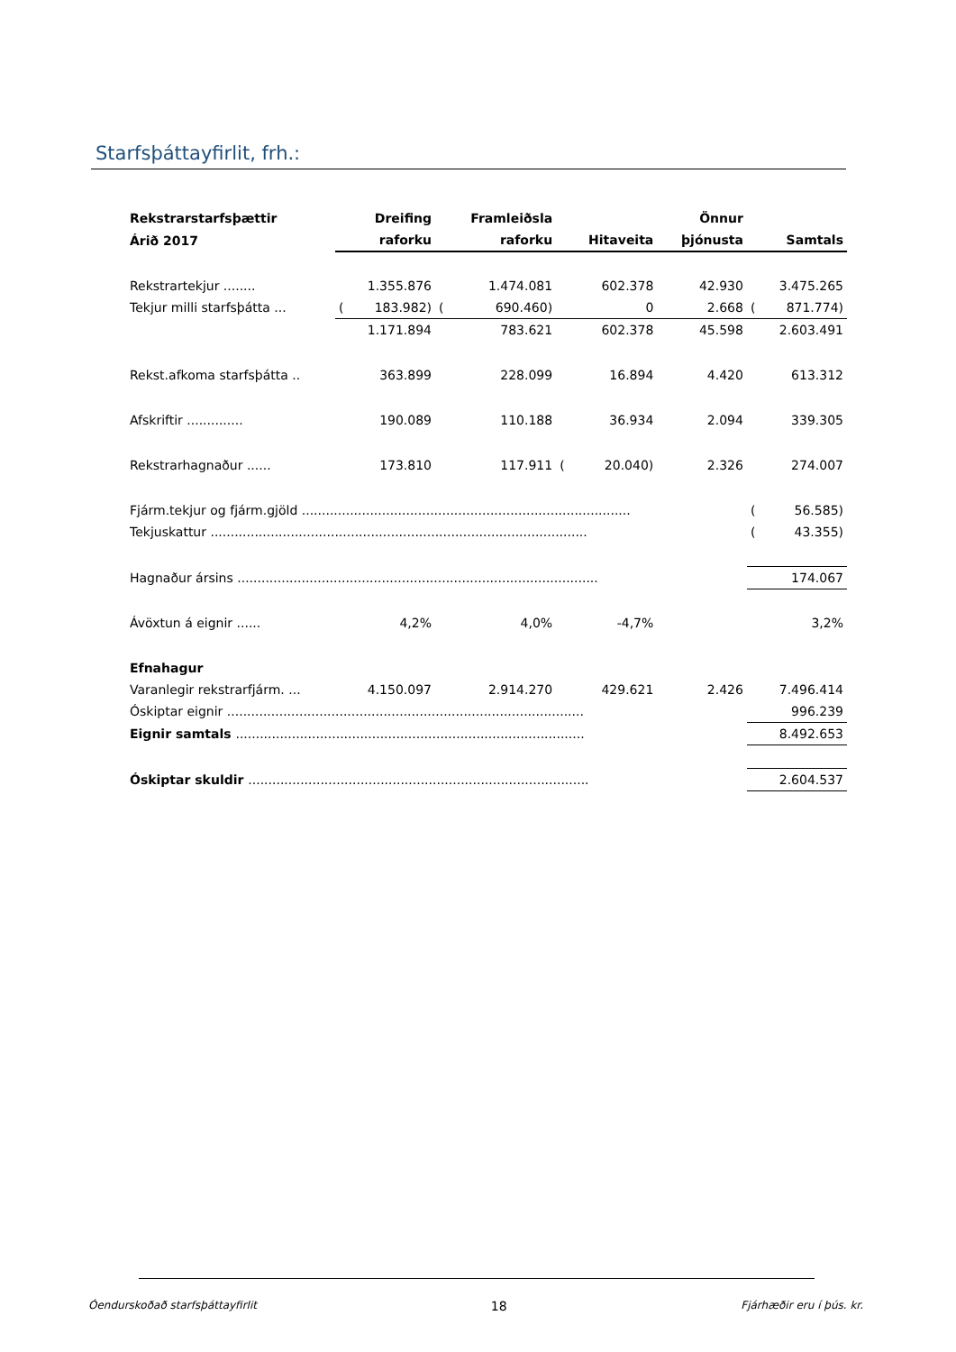Starfsþáttayfirlit, frh.:
| Rekstrarstarfsþættir | | Dreifing | | Framleiðsla | | | | Önnur | | |
| --- | --- | --- | --- | --- | --- | --- | --- | --- | --- | --- |
| Árið 2017 | | raforku | | raforku | | Hitaveita | | þjónusta | | Samtals |
| Rekstrartekjur ........ | | 1.355.876 | | 1.474.081 | | 602.378 | | 42.930 | | 3.475.265 |
| Tekjur milli starfsþátta ... | ( | 183.982) | ( | 690.460) | | 0 | | 2.668 | ( | 871.774) |
| | | 1.171.894 | | 783.621 | | 602.378 | | 45.598 | | 2.603.491 |
| Rekst.afkoma starfsþátta .. | | 363.899 | | 228.099 | | 16.894 | | 4.420 | | 613.312 |
| Afskriftir .............. | | 190.089 | | 110.188 | | 36.934 | | 2.094 | | 339.305 |
| Rekstrarhagnaður ...... | | 173.810 | | 117.911 | ( | 20.040) | | 2.326 | | 274.007 |
| Fjárm.tekjur og fjárm.gjöld .................................................................................. | | | | | | | | | ( | 56.585) |
| Tekjuskattur .............................................................................................. | | | | | | | | | ( | 43.355) |
| Hagnaður ársins .......................................................................................... | | | | | | | | | | 174.067 |
| Ávöxtun á eignir ...... | | 4,2% | | 4,0% | | -4,7% | | | | 3,2% |
| Efnahagur | | | | | | | | | | |
| Varanlegir rekstrarfjárm. ... | | 4.150.097 | | 2.914.270 | | 429.621 | | 2.426 | | 7.496.414 |
| Óskiptar eignir ......................................................................................... | | | | | | | | | | 996.239 |
| Eignir samtals ....................................................................................... | | | | | | | | | | 8.492.653 |
| Óskiptar skuldir ..................................................................................... | | | | | | | | | | 2.604.537 |
Óendurskoðað starfsþáttayfirlit 18 Fjárhæðir eru í þús. kr.